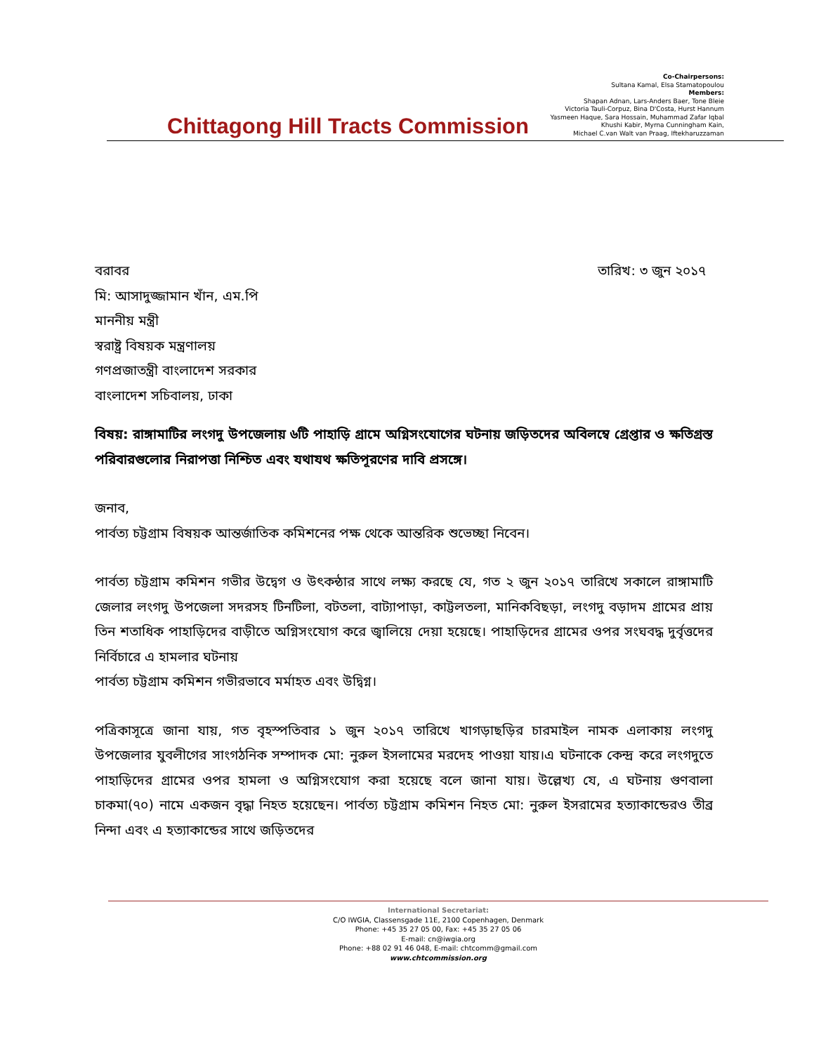Chittagong Hill Tracts Commission
Co-Chairpersons:
Sultana Kamal, Elsa Stamatopoulou
Members:
Shapan Adnan, Lars-Anders Baer, Tone Bleie
Victoria Tauli-Corpuz, Bina D'Costa, Hurst Hannum
Yasmeen Haque, Sara Hossain, Muhammad Zafar Iqbal
Khushi Kabir, Myrna Cunningham Kain,
Michael C.van Walt van Praag, Iftekharuzzaman
বরাবর
মি: আসাদুজ্জামান খাঁন, এম.পি
মাননীয় মন্ত্রী
স্বরাষ্ট্র বিষয়ক মন্ত্রণালয়
গণপ্রজাতন্ত্রী বাংলাদেশ সরকার
বাংলাদেশ সচিবালয়, ঢাকা
তারিখ: ৩ জুন ২০১৭
বিষয়: রাঙ্গামাটির লংগদু উপজেলায় ৬টি পাহাড়ি গ্রামে অগ্নিসংযোগের ঘটনায় জড়িতদের অবিলম্বে গ্রেপ্তার ও ক্ষতিগ্রস্ত পরিবারগুলোর নিরাপত্তা নিশ্চিত এবং যথাযথ ক্ষতিপূরণের দাবি প্রসঙ্গে।
জনাব,
পার্বত্য চট্টগ্রাম বিষয়ক আন্তর্জাতিক কমিশনের পক্ষ থেকে আন্তরিক শুভেচ্ছা নিবেন।
পার্বত্য চট্টগ্রাম কমিশন গভীর উদ্বেগ ও উৎকন্ঠার সাথে লক্ষ্য করছে যে, গত ২ জুন ২০১৭ তারিখে সকালে রাঙ্গামাটি জেলার লংগদু উপজেলা সদরসহ টিনটিলা, বটতলা, বাট্যাপাড়া, কাট্টলতলা, মানিকবিছড়া, লংগদু বড়াদম গ্রামের প্রায় তিন শতাধিক পাহাড়িদের বাড়ীতে অগ্নিসংযোগ করে জ্বালিয়ে দেয়া হয়েছে। পাহাড়িদের গ্রামের ওপর সংঘবদ্ধ দুর্বৃত্তদের নির্বিচারে এ হামলার ঘটনায়
পার্বত্য চট্টগ্রাম কমিশন গভীরভাবে মর্মাহত এবং উদ্বিগ্ন।
পত্রিকাসূত্রে জানা যায়, গত বৃহস্পতিবার ১ জুন ২০১৭ তারিখে খাগড়াছড়ির চারমাইল নামক এলাকায় লংগদু উপজেলার যুবলীগের সাংগঠনিক সম্পাদক মো: নুরুল ইসলামের মরদেহ পাওয়া যায়।এ ঘটনাকে কেন্দ্র করে লংগদুতে পাহাড়িদের গ্রামের ওপর হামলা ও অগ্নিসংযোগ করা হয়েছে বলে জানা যায়। উল্লেখ্য যে, এ ঘটনায় গুণবালা চাকমা(৭০) নামে একজন বৃদ্ধা নিহত হয়েছেন। পার্বত্য চট্টগ্রাম কমিশন নিহত মো: নুরুল ইসরামের হত্যাকান্ডেরও তীব্র নিন্দা এবং এ হত্যাকান্ডের সাথে জড়িতদের
International Secretariat:
C/O IWGIA, Classensgade 11E, 2100 Copenhagen, Denmark
Phone: +45 35 27 05 00, Fax: +45 35 27 05 06
E-mail: cn@iwgia.org
Phone: +88 02 91 46 048, E-mail: chtcomm@gmail.com
www.chtcommission.org